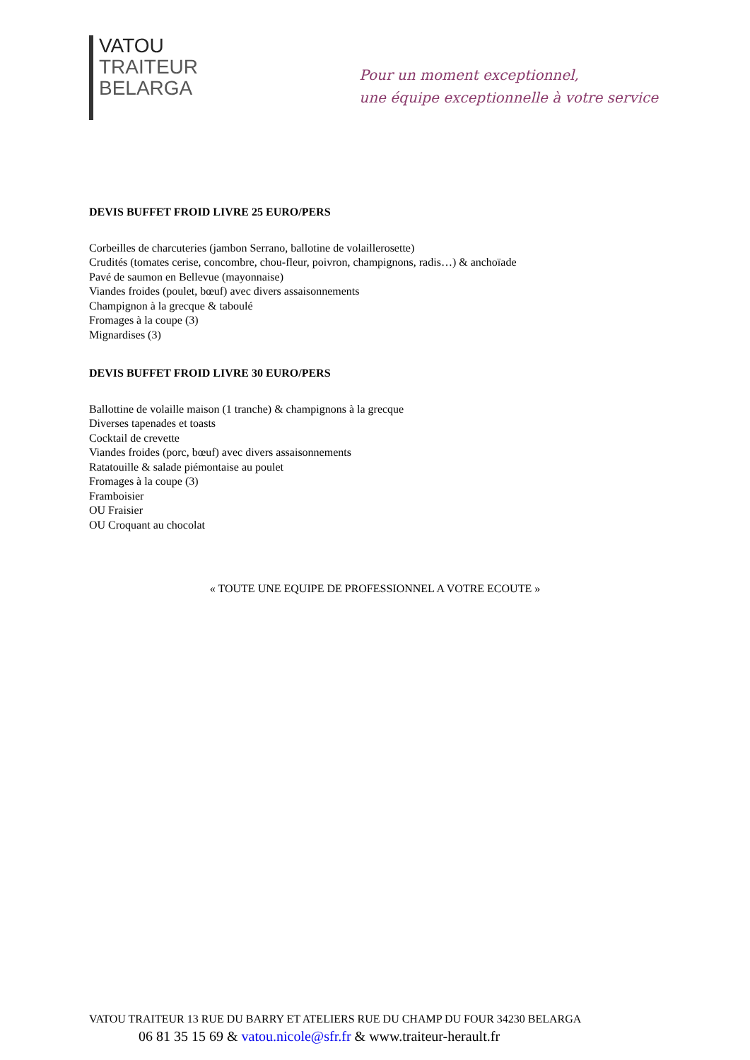VATOU
TRAITEUR
BELARGA
Pour un moment exceptionnel,
une équipe exceptionnelle à votre service
DEVIS BUFFET FROID LIVRE 25 EURO/PERS
Corbeilles de charcuteries (jambon Serrano, ballotine de volaillerosette)
Crudités (tomates cerise, concombre, chou-fleur, poivron, champignons, radis…) & anchoïade
Pavé de saumon en Bellevue (mayonnaise)
Viandes froides (poulet, bœuf) avec divers assaisonnements
Champignon à la grecque & taboulé
Fromages à la coupe (3)
Mignardises (3)
DEVIS BUFFET FROID LIVRE 30 EURO/PERS
Ballottine de volaille maison (1 tranche) & champignons à la grecque
Diverses tapenades et toasts
Cocktail de crevette
Viandes froides (porc, bœuf) avec divers assaisonnements
Ratatouille & salade piémontaise au poulet
Fromages à la coupe (3)
Framboisier
OU Fraisier
OU Croquant au chocolat
« TOUTE UNE EQUIPE DE PROFESSIONNEL A VOTRE ECOUTE »
VATOU TRAITEUR 13 RUE DU BARRY ET ATELIERS RUE DU CHAMP DU FOUR 34230 BELARGA
06 81 35 15 69 & vatou.nicole@sfr.fr & www.traiteur-herault.fr